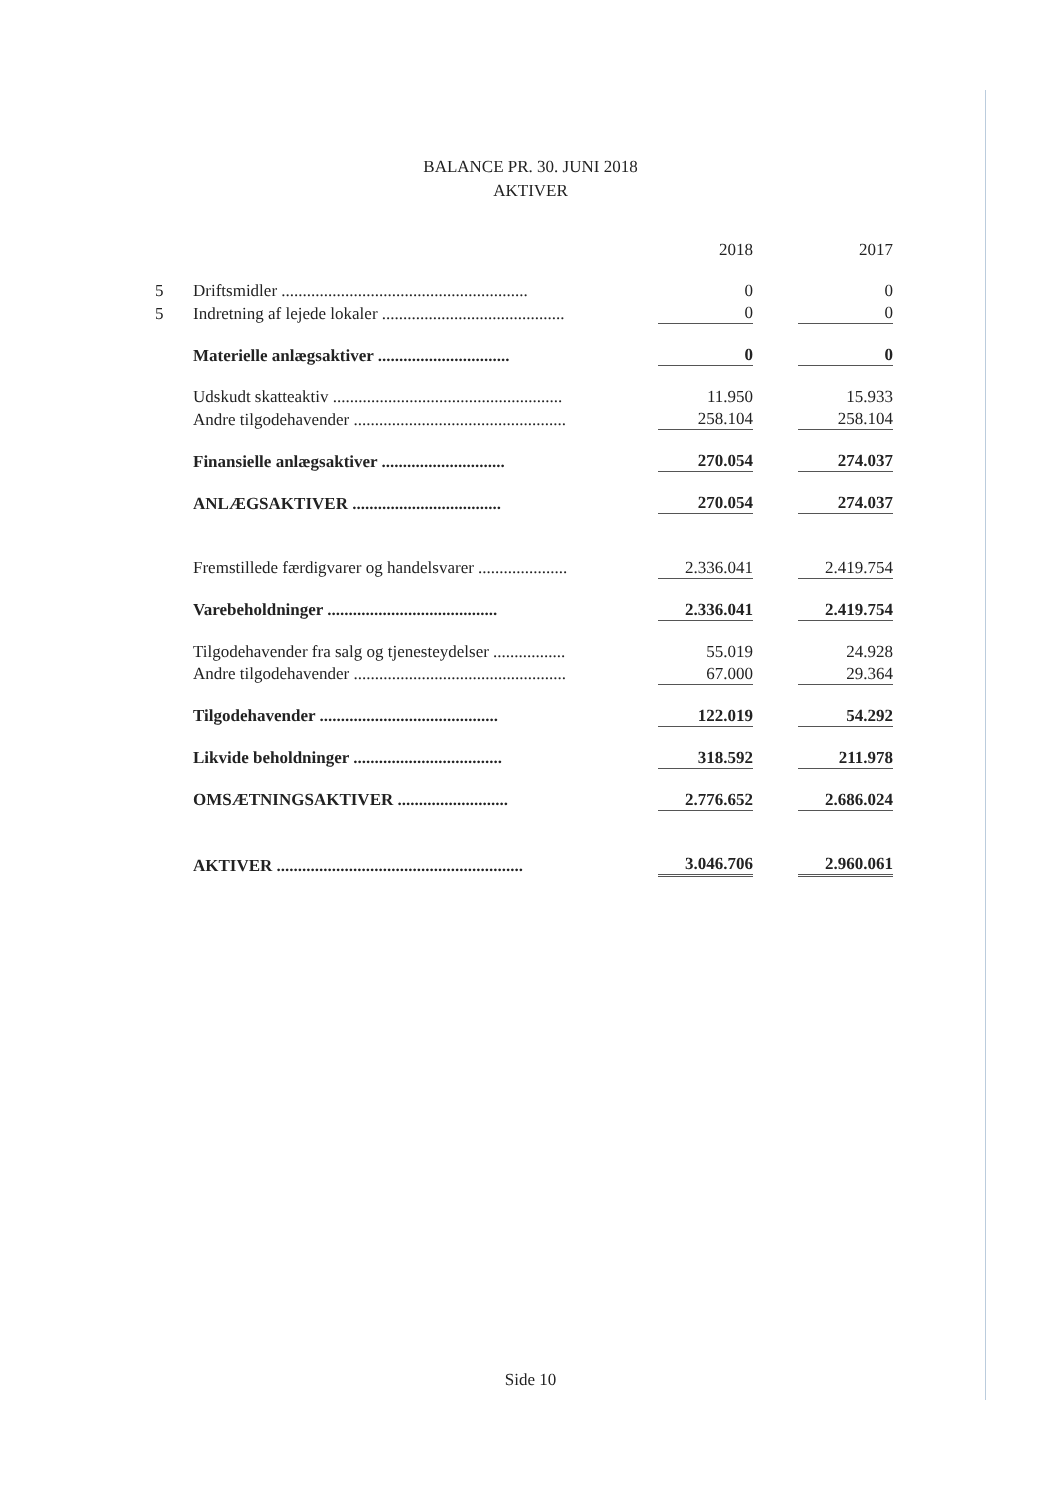BALANCE PR. 30. JUNI 2018
AKTIVER
| | | | 2018 | | 2017 |
| --- | --- | --- | --- | --- | --- |
| 5 | Driftsmidler .......................................................... | | 0 | | 0 |
| 5 | Indretning af lejede lokaler ........................................... | | 0 | | 0 |
| | Materielle anlægsaktiver ............................... | | 0 | | 0 |
| | Udskudt skatteaktiv ...................................................... | | 11.950 | | 15.933 |
| | Andre tilgodehavender .................................................. | | 258.104 | | 258.104 |
| | Finansielle anlægsaktiver ............................. | | 270.054 | | 274.037 |
| | ANLÆGSAKTIVER ................................... | | 270.054 | | 274.037 |
| | Fremstillede færdigvarer og handelsvarer ..................... | | 2.336.041 | | 2.419.754 |
| | Varebeholdninger ........................................ | | 2.336.041 | | 2.419.754 |
| | Tilgodehavender fra salg og tjenesteydelser ................. | | 55.019 | | 24.928 |
| | Andre tilgodehavender .................................................. | | 67.000 | | 29.364 |
| | Tilgodehavender .......................................... | | 122.019 | | 54.292 |
| | Likvide beholdninger ................................... | | 318.592 | | 211.978 |
| | OMSÆTNINGSAKTIVER .......................... | | 2.776.652 | | 2.686.024 |
| | AKTIVER .......................................................... | | 3.046.706 | | 2.960.061 |
Side 10